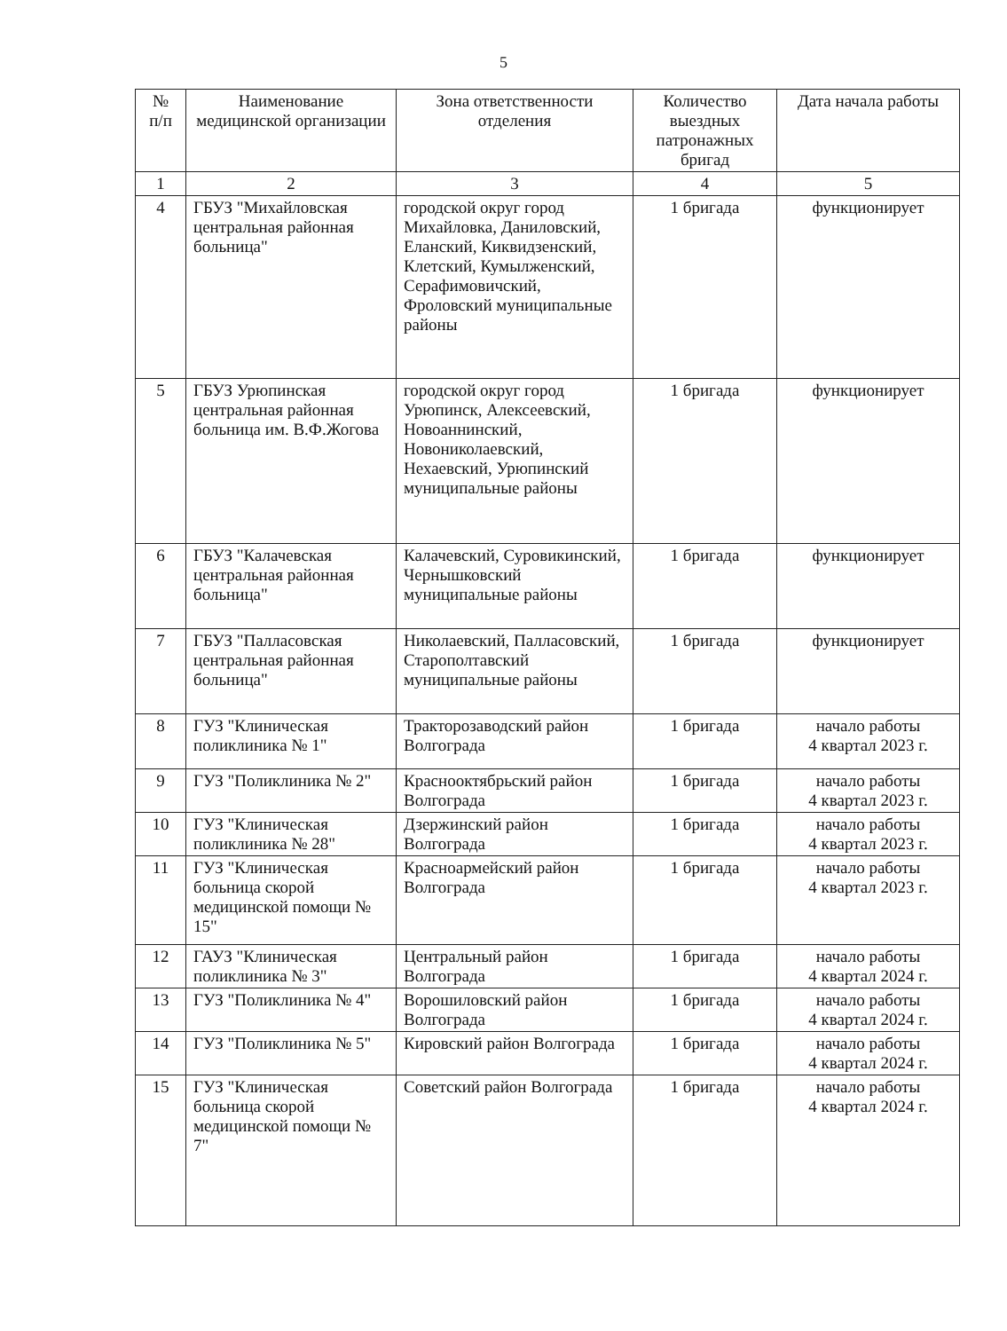5
| № п/п | Наименование медицинской организации | Зона ответственности отделения | Количество выездных патронажных бригад | Дата начала работы |
| --- | --- | --- | --- | --- |
| 1 | 2 | 3 | 4 | 5 |
| 4 | ГБУЗ "Михайловская центральная районная больница" | городской округ город Михайловка, Даниловский, Еланский, Киквидзенский, Клетский, Кумылженский, Серафимовичский, Фроловский муниципальные районы | 1 бригада | функционирует |
| 5 | ГБУЗ Урюпинская центральная районная больница им. В.Ф.Жогова | городской округ город Урюпинск, Алексеевский, Новоаннинский, Новониколаевский, Нехаевский, Урюпинский муниципальные районы | 1 бригада | функционирует |
| 6 | ГБУЗ "Калачевская центральная районная больница" | Калачевский, Суровикинский, Чернышковский муниципальные районы | 1 бригада | функционирует |
| 7 | ГБУЗ "Палласовская центральная районная больница" | Николаевский, Палласовский, Старополтавский муниципальные районы | 1 бригада | функционирует |
| 8 | ГУЗ "Клиническая поликлиника № 1" | Тракторозаводский район Волгограда | 1 бригада | начало работы 4 квартал 2023 г. |
| 9 | ГУЗ "Поликлиника № 2" | Краснооктябрьский район Волгограда | 1 бригада | начало работы 4 квартал 2023 г. |
| 10 | ГУЗ "Клиническая поликлиника № 28" | Дзержинский район Волгограда | 1 бригада | начало работы 4 квартал 2023 г. |
| 11 | ГУЗ "Клиническая больница скорой медицинской помощи № 15" | Красноармейский район Волгограда | 1 бригада | начало работы 4 квартал 2023 г. |
| 12 | ГАУЗ "Клиническая поликлиника № 3" | Центральный район Волгограда | 1 бригада | начало работы 4 квартал 2024 г. |
| 13 | ГУЗ "Поликлиника № 4" | Ворошиловский район Волгограда | 1 бригада | начало работы 4 квартал 2024 г. |
| 14 | ГУЗ "Поликлиника № 5" | Кировский район Волгограда | 1 бригада | начало работы 4 квартал 2024 г. |
| 15 | ГУЗ "Клиническая больница скорой медицинской помощи № 7" | Советский район Волгограда | 1 бригада | начало работы 4 квартал 2024 г. |